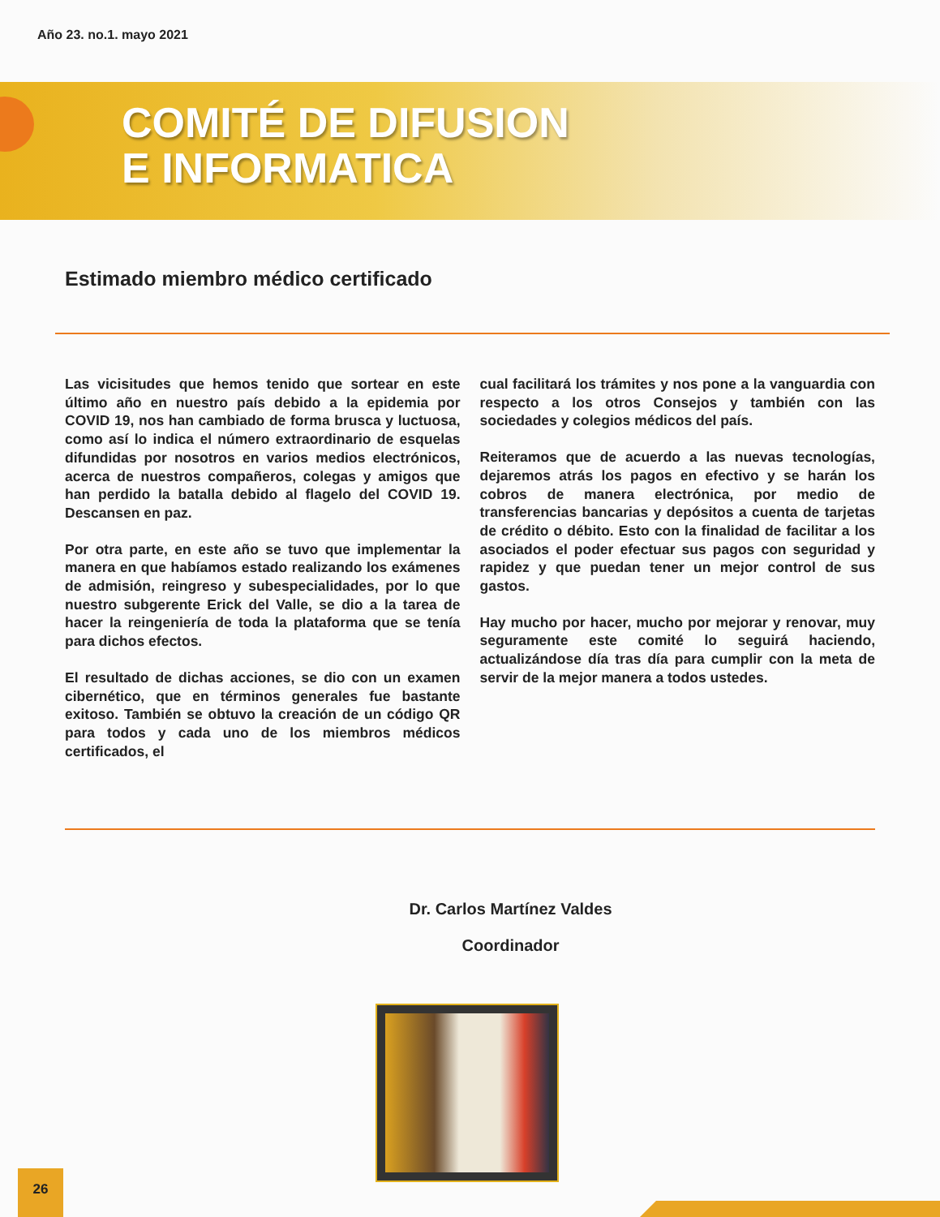Año 23. no.1. mayo 2021
COMITÉ DE DIFUSION
E INFORMATICA
Estimado miembro médico certificado
Las vicisitudes que hemos tenido que sortear en este último año en nuestro país debido a la epidemia por COVID 19, nos han cambiado de forma brusca y luctuosa, como así lo indica el número extraordinario de esquelas difundidas por nosotros en varios medios electrónicos, acerca de nuestros compañeros, colegas y amigos que han perdido la batalla debido al flagelo del COVID 19. Descansen en paz.
Por otra parte, en este año se tuvo que implementar la manera en que habíamos estado realizando los exámenes de admisión, reingreso y subespecialidades, por lo que nuestro subgerente Erick del Valle, se dio a la tarea de hacer la reingeniería de toda la plataforma que se tenía para dichos efectos.
El resultado de dichas acciones, se dio con un examen cibernético, que en términos generales fue bastante exitoso. También se obtuvo la creación de un código QR para todos y cada uno de los miembros médicos certificados, el
cual facilitará los trámites y nos pone a la vanguardia con respecto a los otros Consejos y también con las sociedades y colegios médicos del país.
Reiteramos que de acuerdo a las nuevas tecnologías, dejaremos atrás los pagos en efectivo y se harán los cobros de manera electrónica, por medio de transferencias bancarias y depósitos a cuenta de tarjetas de crédito o débito. Esto con la finalidad de facilitar a los asociados el poder efectuar sus pagos con seguridad y rapidez y que puedan tener un mejor control de sus gastos.
Hay mucho por hacer, mucho por mejorar y renovar, muy seguramente este comité lo seguirá haciendo, actualizándose día tras día para cumplir con la meta de servir de la mejor manera a todos ustedes.
Dr. Carlos Martínez Valdes
Coordinador
26